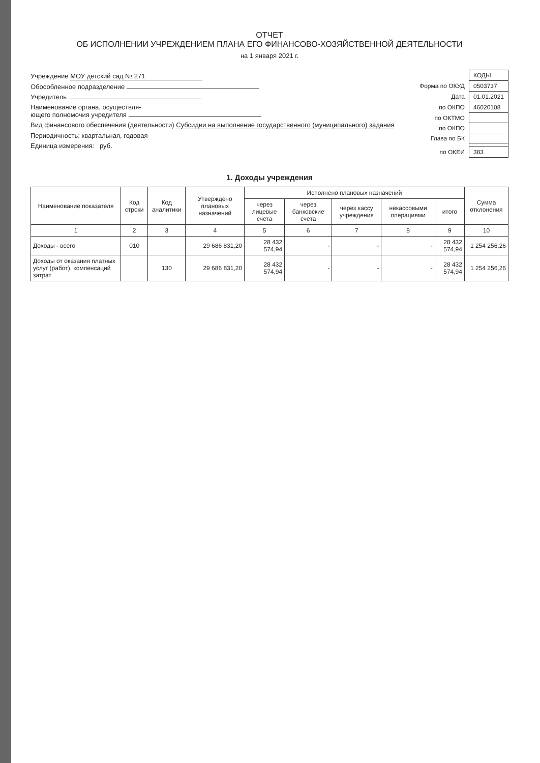ОТЧЕТ
ОБ ИСПОЛНЕНИИ УЧРЕЖДЕНИЕМ ПЛАНА ЕГО ФИНАНСОВО-ХОЗЯЙСТВЕННОЙ ДЕЯТЕЛЬНОСТИ
на 1 января 2021 г.
Учреждение МОУ детский сад № 271
Обособленное подразделение
Учредитель
Наименование органа, осуществля-
ющего полномочия учредителя
Вид финансового обеспечения (деятельности) Субсидии на выполнение государственного (муниципального) задания
Периодичность: квартальная, годовая
Единица измерения: руб.
| | КОДЫ |
| Форма по ОКУД | 0503737 |
| Дата | 01.01.2021 |
| по ОКПО | 46020108 |
| по ОКТМО | |
| по ОКПО | |
| Глава по БК | |
| по ОКЕИ | 383 |
1. Доходы учреждения
| Наименование показателя | Код строки | Код аналитики | Утверждено плановых назначений | Исполнено плановых назначений | | | | | Сумма отклонения |
| --- | --- | --- | --- | --- | --- | --- | --- | --- | --- |
| | | | | через лицевые счета | через банковские счета | через кассу учреждения | некассовыми операциями | итого | |
| 1 | 2 | 3 | 4 | 5 | 6 | 7 | 8 | 9 | 10 |
| Доходы - всего | 010 | | 29 686 831,20 | 28 432 574,94 | - | - | - | 28 432 574,94 | 1 254 256,26 |
| Доходы от оказания платных услуг (работ), компенсаций затрат | | 130 | 29 686 831,20 | 28 432 574,94 | - | - | - | 28 432 574,94 | 1 254 256,26 |